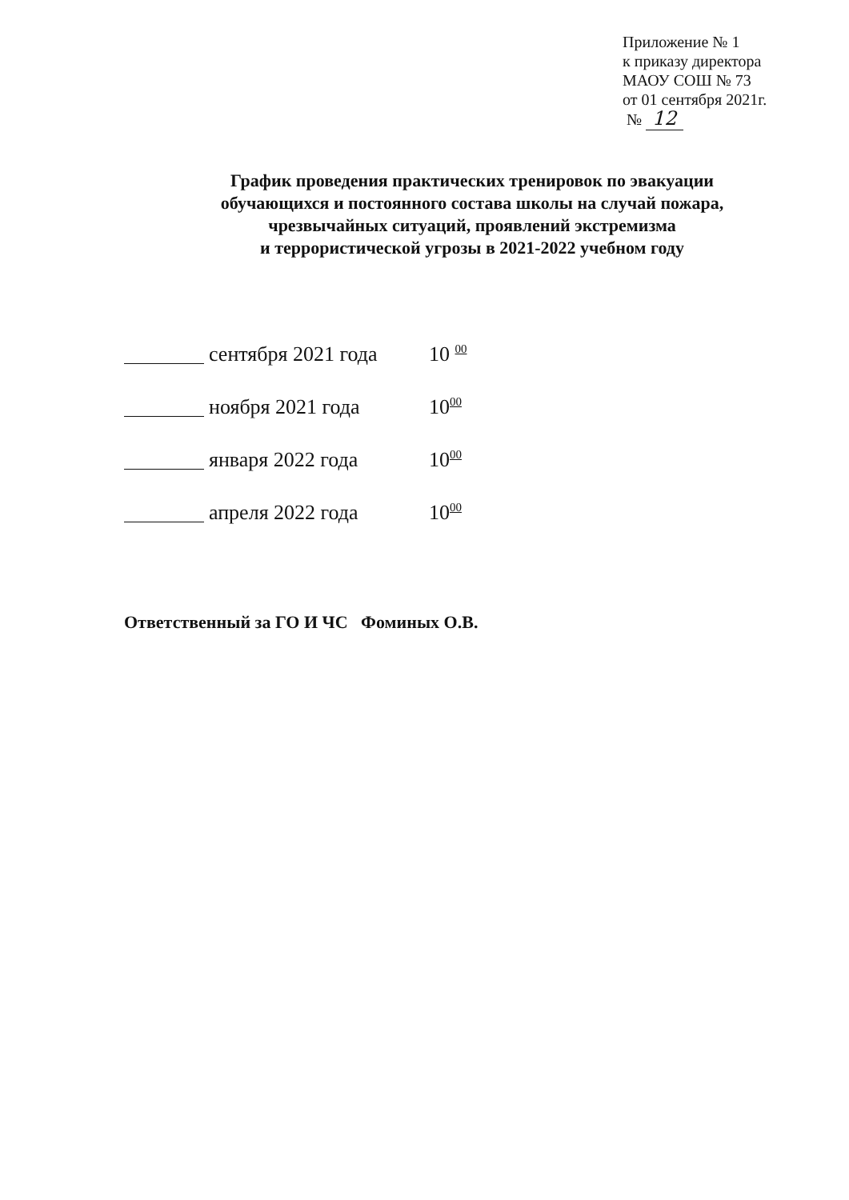Приложение № 1
к приказу директора
МАОУ СОШ № 73
от 01 сентября 2021г.
№ 12
График проведения практических тренировок по эвакуации
обучающихся и постоянного состава школы на случай пожара,
чрезвычайных ситуаций, проявлений экстремизма
и террористической угрозы в 2021-2022 учебном году
сентября 2021 года 10 <sup>00</sup>
ноября 2021 года 10<sup>00</sup>
января 2022 года 10<sup>00</sup>
апреля 2022 года 10<sup>00</sup>
Ответственный за ГО И ЧС Фоминых О.В.